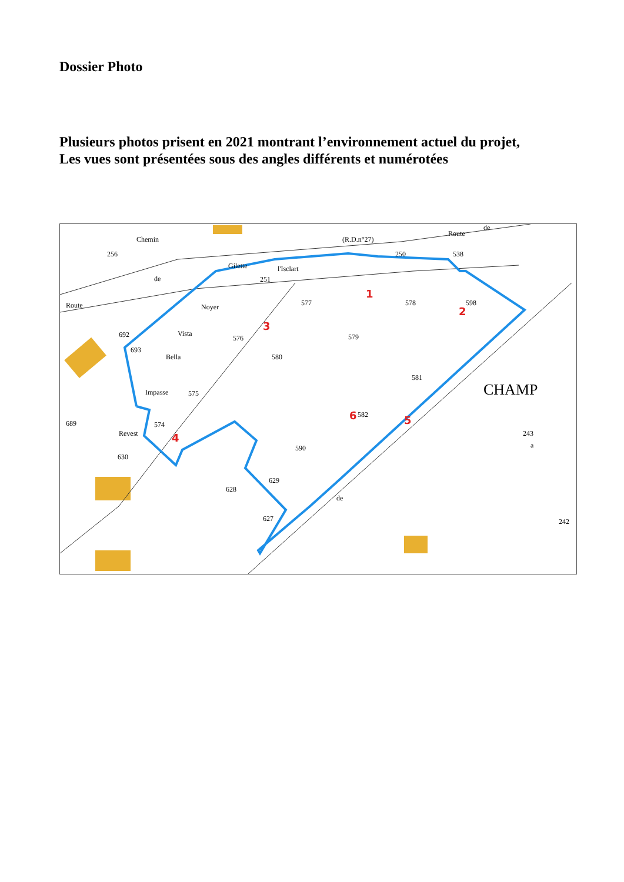Dossier Photo
Plusieurs photos prisent en 2021 montrant l’environnement actuel du projet,
Les vues sont présentées sous des angles différents et numérotées
577
578
598
576
579
580
575
581
582
574
590
628
629
627
630
689
693
692
243
a
242
256
Gilette
de
Route
(R.D.n°27)
250
538
Route
de
251
l'Isclart
CHAMP
Revest
Impasse
Bella
Vista
Noyer
Chemin
de
1
2
3
4
5
6